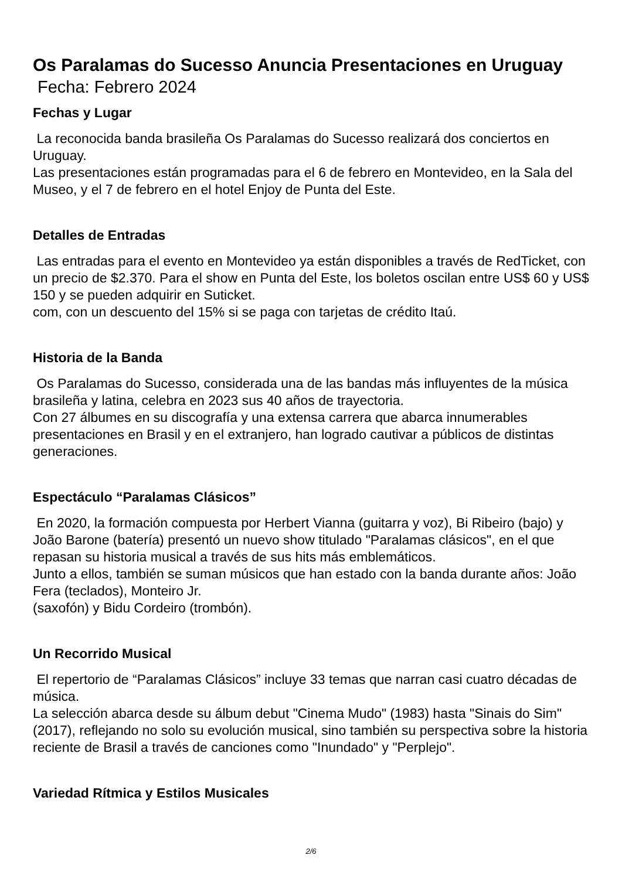Os Paralamas do Sucesso Anuncia Presentaciones en Uruguay
Fecha: Febrero 2024
Fechas y Lugar
La reconocida banda brasileña Os Paralamas do Sucesso realizará dos conciertos en Uruguay.
Las presentaciones están programadas para el 6 de febrero en Montevideo, en la Sala del Museo, y el 7 de febrero en el hotel Enjoy de Punta del Este.
Detalles de Entradas
Las entradas para el evento en Montevideo ya están disponibles a través de RedTicket, con un precio de $2.370. Para el show en Punta del Este, los boletos oscilan entre US$ 60 y US$ 150 y se pueden adquirir en Suticket.
com, con un descuento del 15% si se paga con tarjetas de crédito Itaú.
Historia de la Banda
Os Paralamas do Sucesso, considerada una de las bandas más influyentes de la música brasileña y latina, celebra en 2023 sus 40 años de trayectoria.
Con 27 álbumes en su discografía y una extensa carrera que abarca innumerables presentaciones en Brasil y en el extranjero, han logrado cautivar a públicos de distintas generaciones.
Espectáculo “Paralamas Clásicos”
En 2020, la formación compuesta por Herbert Vianna (guitarra y voz), Bi Ribeiro (bajo) y João Barone (batería) presentó un nuevo show titulado "Paralamas clásicos", en el que repasan su historia musical a través de sus hits más emblemáticos.
Junto a ellos, también se suman músicos que han estado con la banda durante años: João Fera (teclados), Monteiro Jr.
(saxofón) y Bidu Cordeiro (trombón).
Un Recorrido Musical
El repertorio de “Paralamas Clásicos” incluye 33 temas que narran casi cuatro décadas de música.
La selección abarca desde su álbum debut "Cinema Mudo" (1983) hasta "Sinais do Sim" (2017), reflejando no solo su evolución musical, sino también su perspectiva sobre la historia reciente de Brasil a través de canciones como "Inundado" y "Perplejo".
Variedad Rítmica y Estilos Musicales
2/6